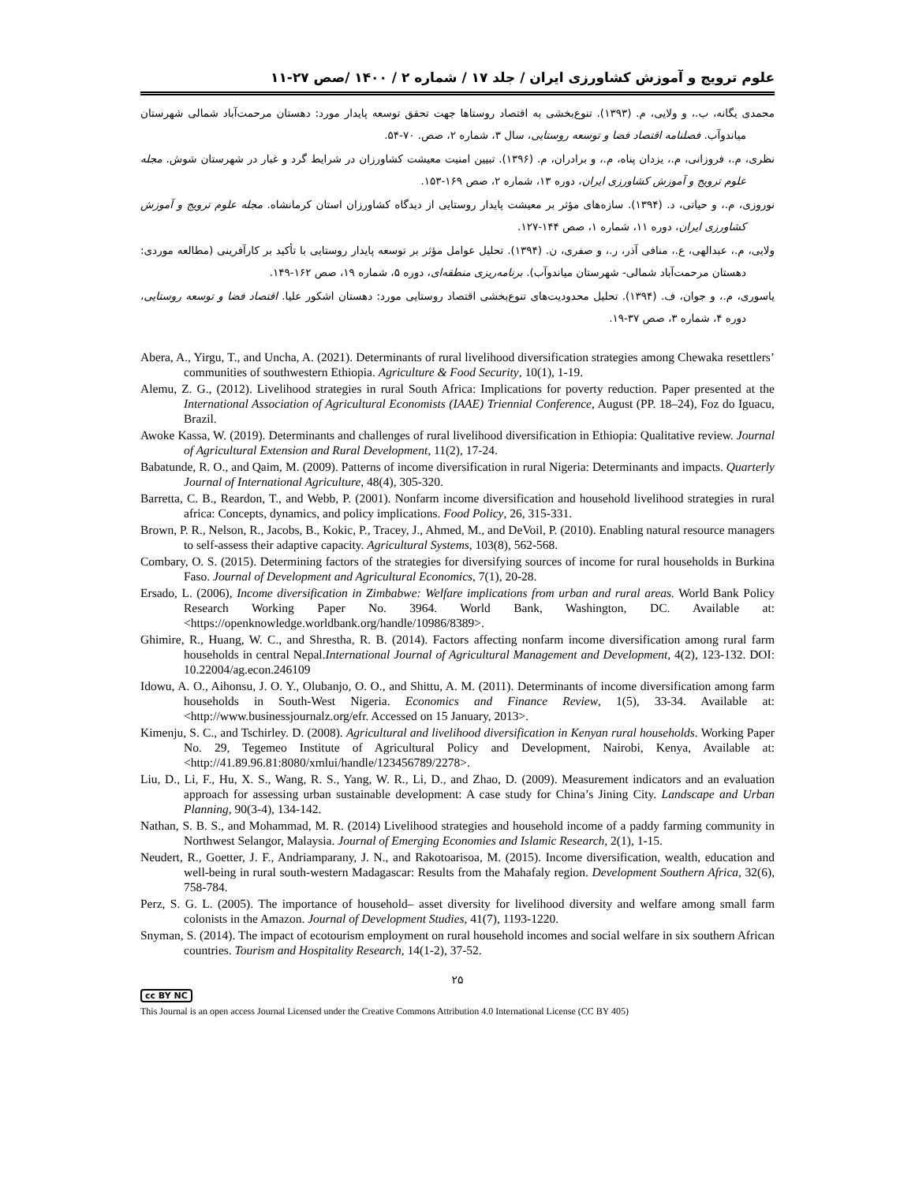علوم ترویج و آموزش کشاورزی ایران / جلد ۱۷ / شماره ۲ / ۱۴۰۰ /صص ۲۷-۱۱
محمدی یگانه، ب.، و ولایی، م. (۱۳۹۳). تنوع‌بخشی به اقتصاد روستاها جهت تحقق توسعه پایدار مورد: دهستان مرحمت‌آباد شمالی شهرستان میاندوآب. فصلنامه اقتصاد فضا و توسعه روستایی، سال ۳، شماره ۲، صص. ۷۰-۵۴.
نظری، م.، فروزانی، م.، یزدان پناه، م.، و برادران، م. (۱۳۹۶). تبیین امنیت معیشت کشاورزان در شرایط گرد و غبار در شهرستان شوش. مجله علوم ترویج و آموزش کشاورزی ایران، دوره ۱۳، شماره ۲، صص ۱۶۹-۱۵۳.
نوروزی، م.، و حیاتی، د. (۱۳۹۴). سازه‌های مؤثر بر معیشت پایدار روستایی از دیدگاه کشاورزان استان کرمانشاه. مجله علوم ترویج و آموزش کشاورزی ایران، دوره ۱۱، شماره ۱، صص ۱۴۴-۱۲۷.
ولایی، م.، عبدالهی، ع.، منافی آذر، ر.، و صفری، ن. (۱۳۹۴). تحلیل عوامل مؤثر بر توسعه پایدار روستایی با تأکید بر کارآفرینی (مطالعه موردی: دهستان مرحمت‌آباد شمالی- شهرستان میاندوآب). برنامه‌ریزی منطقه‌ای، دوره ۵، شماره ۱۹، صص ۱۶۲-۱۴۹.
یاسوری، م.، و جوان، ف. (۱۳۹۴). تحلیل محدودیت‌های تنوع‌بخشی اقتصاد روستایی مورد: دهستان اشکور علیا. اقتصاد فضا و توسعه روستایی، دوره ۴، شماره ۳، صص ۳۷-۱۹.
Abera, A., Yirgu, T., and Uncha, A. (2021). Determinants of rural livelihood diversification strategies among Chewaka resettlers’ communities of southwestern Ethiopia. Agriculture & Food Security, 10(1), 1-19.
Alemu, Z. G., (2012). Livelihood strategies in rural South Africa: Implications for poverty reduction. Paper presented at the International Association of Agricultural Economists (IAAE) Triennial Conference, August (PP. 18–24), Foz do Iguacu, Brazil.
Awoke Kassa, W. (2019). Determinants and challenges of rural livelihood diversification in Ethiopia: Qualitative review. Journal of Agricultural Extension and Rural Development, 11(2), 17-24.
Babatunde, R. O., and Qaim, M. (2009). Patterns of income diversification in rural Nigeria: Determinants and impacts. Quarterly Journal of International Agriculture, 48(4), 305-320.
Barretta, C. B., Reardon, T., and Webb, P. (2001). Nonfarm income diversification and household livelihood strategies in rural africa: Concepts, dynamics, and policy implications. Food Policy, 26, 315-331.
Brown, P. R., Nelson, R., Jacobs, B., Kokic, P., Tracey, J., Ahmed, M., and DeVoil, P. (2010). Enabling natural resource managers to self-assess their adaptive capacity. Agricultural Systems, 103(8), 562-568.
Combary, O. S. (2015). Determining factors of the strategies for diversifying sources of income for rural households in Burkina Faso. Journal of Development and Agricultural Economics, 7(1), 20-28.
Ersado, L. (2006), Income diversification in Zimbabwe: Welfare implications from urban and rural areas. World Bank Policy Research Working Paper No. 3964. World Bank, Washington, DC. Available at: <https://openknowledge.worldbank.org/handle/10986/8389>.
Ghimire, R., Huang, W. C., and Shrestha, R. B. (2014). Factors affecting nonfarm income diversification among rural farm households in central Nepal.International Journal of Agricultural Management and Development, 4(2), 123-132. DOI: 10.22004/ag.econ.246109
Idowu, A. O., Aihonsu, J. O. Y., Olubanjo, O. O., and Shittu, A. M. (2011). Determinants of income diversification among farm households in South-West Nigeria. Economics and Finance Review, 1(5), 33-34. Available at: <http://www.businessjournalz.org/efr. Accessed on 15 January, 2013>.
Kimenju, S. C., and Tschirley. D. (2008). Agricultural and livelihood diversification in Kenyan rural households. Working Paper No. 29, Tegemeo Institute of Agricultural Policy and Development, Nairobi, Kenya, Available at: <http://41.89.96.81:8080/xmlui/handle/123456789/2278>.
Liu, D., Li, F., Hu, X. S., Wang, R. S., Yang, W. R., Li, D., and Zhao, D. (2009). Measurement indicators and an evaluation approach for assessing urban sustainable development: A case study for China’s Jining City. Landscape and Urban Planning, 90(3-4), 134-142.
Nathan, S. B. S., and Mohammad, M. R. (2014) Livelihood strategies and household income of a paddy farming community in Northwest Selangor, Malaysia. Journal of Emerging Economies and Islamic Research, 2(1), 1-15.
Neudert, R., Goetter, J. F., Andriamparany, J. N., and Rakotoarisoa, M. (2015). Income diversification, wealth, education and well-being in rural south-western Madagascar: Results from the Mahafaly region. Development Southern Africa, 32(6), 758-784.
Perz, S. G. L. (2005). The importance of household– asset diversity for livelihood diversity and welfare among small farm colonists in the Amazon. Journal of Development Studies, 41(7), 1193-1220.
Snyman, S. (2014). The impact of ecotourism employment on rural household incomes and social welfare in six southern African countries. Tourism and Hospitality Research, 14(1-2), 37-52.
۲۵
cc BY NC
This Journal is an open access Journal Licensed under the Creative Commons Attribution 4.0 International License (CC BY 405)